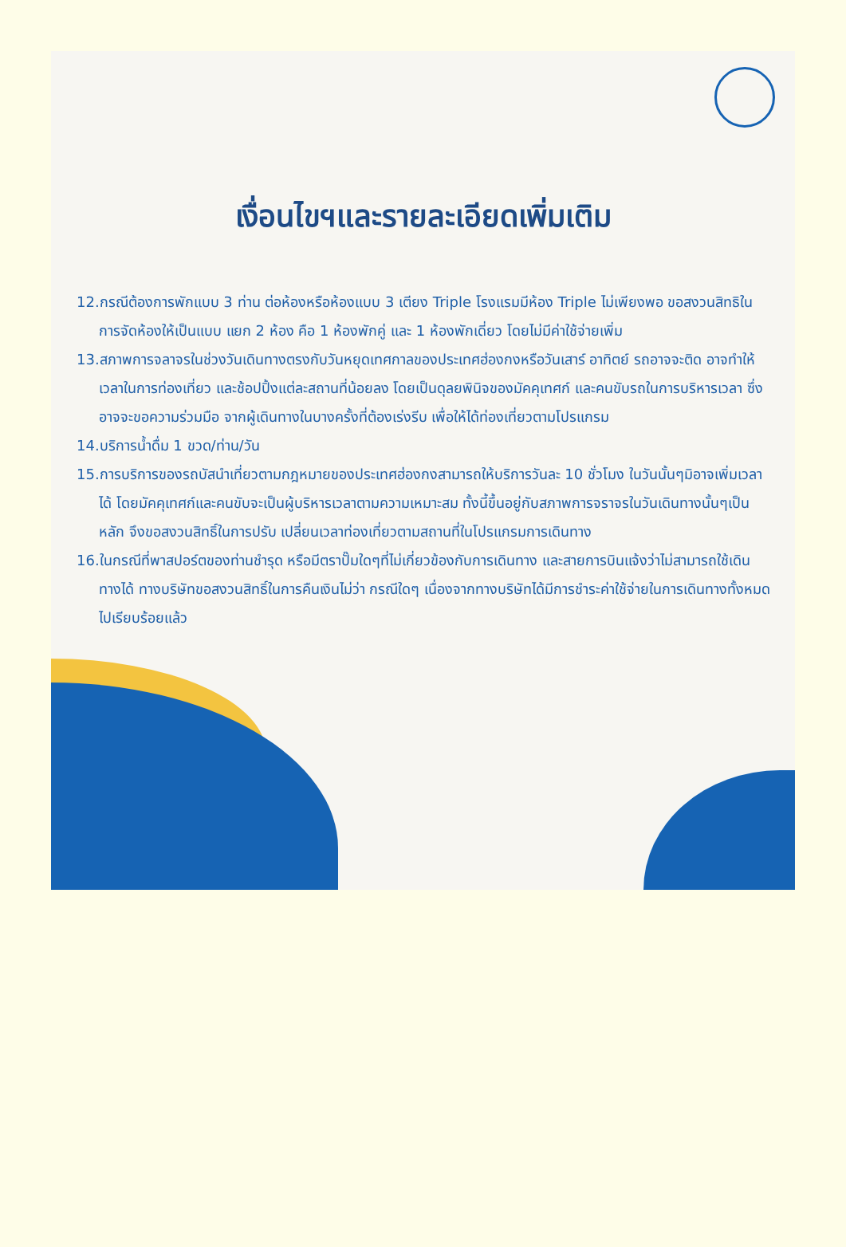เงื่อนไขฯและรายละเอียดเพิ่มเติม
12.กรณีต้องการพักแบบ 3 ท่าน ต่อห้องหรือห้องแบบ 3 เตียง Triple โรงแรมมีห้อง Triple ไม่เพียงพอ ขอสงวนสิทธิในการจัดห้องให้เป็นแบบ แยก 2 ห้อง คือ 1 ห้องพักคู่ และ 1 ห้องพักเดี่ยว โดยไม่มีค่าใช้จ่ายเพิ่ม
13.สภาพการจลาจรในช่วงวันเดินทางตรงกับวันหยุดเทศกาลของประเทศฮ่องกงหรือวันเสาร์ อาทิตย์ รถอาจจะติด อาจทำให้เวลาในการท่องเที่ยว และช้อปปิ้งแต่ละสถานที่น้อยลง โดยเป็นดุลยพินิจของมัคคุเทศก์ และคนขับรถในการบริหารเวลา ซึ่งอาจจะขอความร่วมมือ จากผู้เดินทางในบางครั้งที่ต้องเร่งรีบ เพื่อให้ได้ท่องเที่ยวตามโปรแกรม
14.บริการน้ำดื่ม 1 ขวด/ท่าน/วัน
15.การบริการของรถบัสนำเที่ยวตามกฎหมายของประเทศฮ่องกงสามารถให้บริการวันละ 10 ชั่วโมง ในวันนั้นๆมิอาจเพิ่มเวลาได้ โดยมัคคุเทศก์และคนขับจะเป็นผู้บริหารเวลาตามความเหมาะสม ทั้งนี้ขึ้นอยู่กับสภาพการจราจรในวันเดินทางนั้นๆเป็นหลัก จึงขอสงวนสิทธิ์ในการปรับ เปลี่ยนเวลาท่องเที่ยวตามสถานที่ในโปรแกรมการเดินทาง
16.ในกรณีที่พาสปอร์ตของท่านชำรุด หรือมีตราปั๊มใดๆที่ไม่เกี่ยวข้องกับการเดินทาง และสายการบินแจ้งว่าไม่สามารถใช้เดินทางได้ ทางบริษัทขอสงวนสิทธิ์ในการคืนเงินไม่ว่า กรณีใดๆ เนื่องจากทางบริษัทได้มีการชำระค่าใช้จ่ายในการเดินทางทั้งหมดไปเรียบร้อยแล้ว